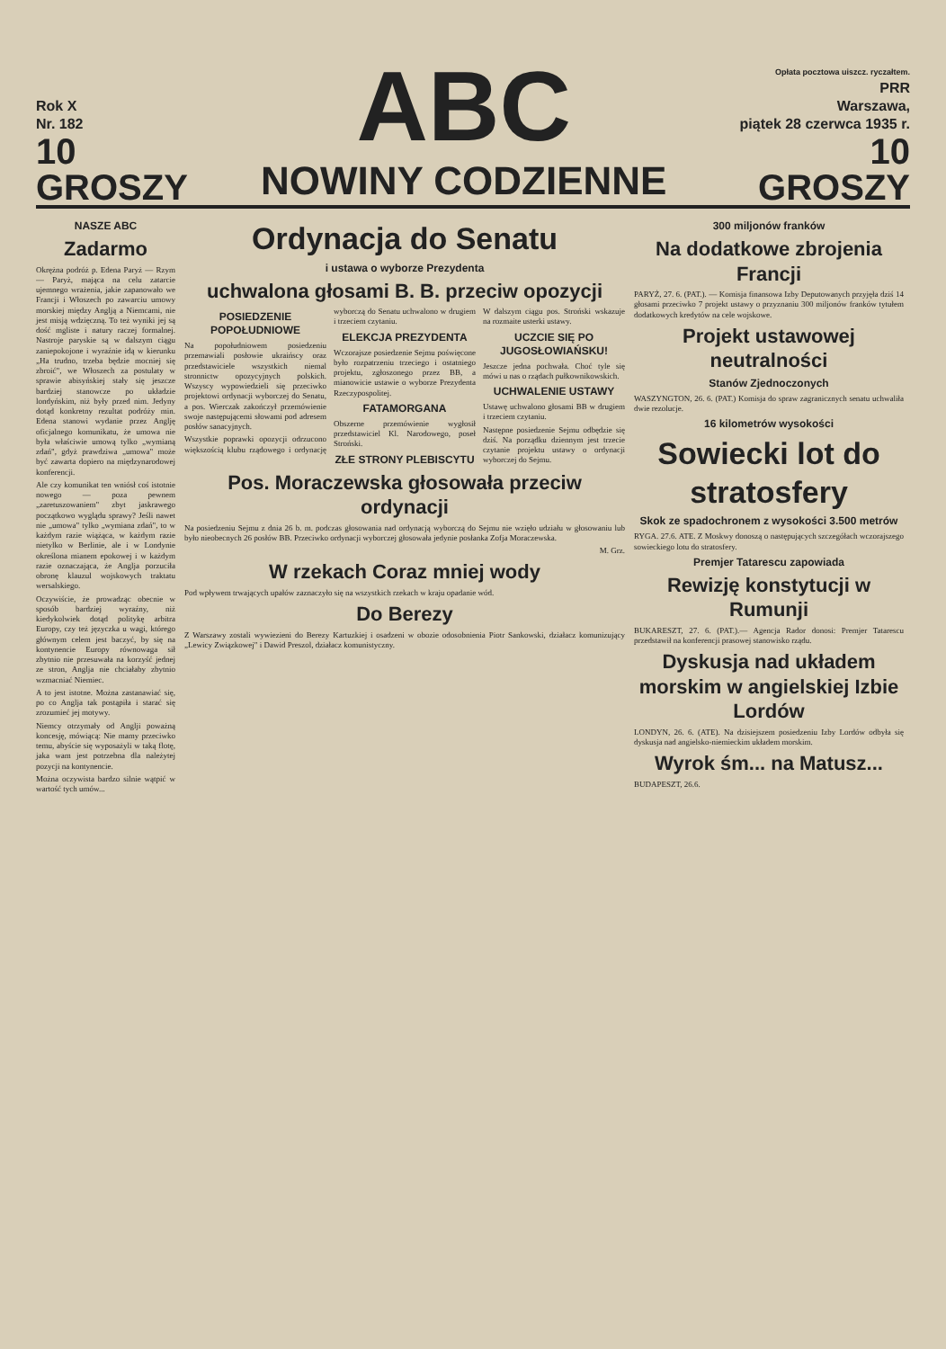Rok X
Nr. 182
10
GROSZY
ABC
NOWINY CODZIENNE
Opłata pocztowa uiszcz. ryczałtem.
PRR
Warszawa,
piątek 28 czerwca 1935 r.
10
GROSZY
NASZE ABC
Zadarmo
Okrężna podróż p. Edena Paryż — Rzym — Paryż, mająca na celu zatarcie ujemnego wrażenia, jakie zapanowało we Francji i Włoszech po zawarciu umowy morskiej między Anglją a Niemcami, nie jest misją wdzięczną. To też wyniki jej są dość mgliste i natury raczej formalnej. Nastroje paryskie są w dalszym ciągu zaniepokojone i wyraźnie idą w kierunku „Ha trudno, trzeba będzie mocniej się zbroić", we Włoszech za postulaty w sprawie abisyńskiej stały się jeszcze bardziej stanowcze po układzie londyńskim, niż były przed nim. Jedyny dotąd konkretny rezultat podróży min. Edena stanowi wydanie przez Anglję oficjalnego komunikatu, że umowa nie była właściwie umową tylko „wymianą zdań", gdyż prawdziwa „umowa" może być zawarta dopiero na międzynarodowej konferencji.
Ale czy komunikat ten wniósł coś istotnie nowego — poza pewnem „zaretuszowaniem" zbyt jaskrawego początkowo wyglądu sprawy? Jeśli nawet nie „umowa" tylko „wymiana zdań", to w każdym razie wiążąca, w każdym razie nietylko w Berlinie, ale i w Londynie określona mianem epokowej i w każdym razie oznaczająca, że Anglja porzuciła obronę klauzul wojskowych traktatu wersalskiego.
Oczywiście, że prowadząc obecnie w sposób bardziej wyraźny, niż kiedykolwiek dotąd politykę arbitra Europy, czy też języczka u wagi, którego głównym celem jest baczyć, by się na kontynencie Europy równowaga sił zbytnio nie przesuwała na korzyść jednej ze stron, Anglja nie chciałaby zbytnio wzmacniać Niemiec.
A to jest istotne. Można zastanawiać się, po co Anglja tak postąpiła i starać się zrozumieć jej motywy.
Niemcy otrzymały od Anglji poważną koncesję, mówiącą: Nie mamy przeciwko temu, abyście się wyposażyli w taką flotę, jaka wam jest potrzebna dla należytej pozycji na kontynencie.
Można oczywista bardzo silnie wątpić w wartość tych umów...
Ordynacja do Senatu
i ustawa o wyborze Prezydenta
uchwalona głosami B. B. przeciw opozycji
POSIEDZENIE POPOŁUDNIOWE
Na popołudniowem posiedzeniu przemawiali posłowie ukraińscy oraz przedstawiciele wszystkich niemal stronnictw opozycyjnych polskich. Wszyscy wypowiedzieli się przeciwko projektowi ordynacji wyborczej do Senatu, a pos. Wierczak zakończył przemówienie swoje następującemi słowami pod adresem posłów sanacyjnych.
Wszystkie poprawki opozycji odrzucono większością klubu rządowego i ordynację wyborczą do Senatu uchwalono w drugiem i trzeciem czytaniu.
ELEKCJA PREZYDENTA
Wczorajsze posiedzenie Sejmu poświęcone było rozpatrzeniu trzeciego i ostatniego projektu, zgłoszonego przez BB, a mianowicie ustawie o wyborze Prezydenta Rzeczypospolitej.
FATAMORGANA
Obszerne przemówienie wygłosił przedstawiciel Kl. Narodowego, poseł Stroński.
ZŁE STRONY PLEBISCYTU
W dalszym ciągu pos. Stroński wskazuje na rozmaite usterki ustawy.
UCZCIE SIĘ PO JUGOSŁOWIAŃSKU!
Jeszcze jedna pochwała. Choć tyle się mówi u nas o rządach pułkownikowskich.
UCHWALENIE USTAWY
Ustawę uchwalono głosami BB w drugiem i trzeciem czytaniu.
Następne posiedzenie Sejmu odbędzie się dziś. Na porządku dziennym jest trzecie czytanie projektu ustawy o ordynacji wyborczej do Sejmu.
Pos. Moraczewska głosowała przeciw ordynacji
Na posiedzeniu Sejmu z dnia 26 b. m. podczas głosowania nad ordynacją wyborczą do Sejmu nie wzięło udziału w głosowaniu lub było nieobecnych 26 posłów BB. Przeciwko ordynacji wyborczej głosowała jedynie posłanka Zofja Moraczewska.
M. Grz.
W rzekach Coraz mniej wody
Pod wpływem trwających upałów zaznaczyło się na wszystkich rzekach w kraju opadanie wód.
Do Berezy
Z Warszawy zostali wywiezieni do Berezy Kartuzkiej i osadzeni w obozie odosobnienia Piotr Sankowski, działacz komunizujący „Lewicy Związkowej" i Dawid Preszol, działacz komunistyczny.
300 miljonów franków
Na dodatkowe zbrojenia Francji
PARYŻ, 27. 6. (PAT.). — Komisja finansowa Izby Deputowanych przyjęła dziś 14 głosami przeciwko 7 projekt ustawy o przyznaniu 300 miljonów franków tytułem dodatkowych kredytów na cele wojskowe.
Projekt ustawowej neutralności
Stanów Zjednoczonych
WASZYNGTON, 26. 6. (PAT.) Komisja do spraw zagranicznych senatu uchwaliła dwie rezolucje.
16 kilometrów wysokości
Sowiecki lot do stratosfery
Skok ze spadochronem z wysokości 3.500 metrów
RYGA. 27.6. ATE. Z Moskwy donoszą o następujących szczegółach wczorajszego sowieckiego lotu do stratosfery.
Premjer Tatarescu zapowiada
Rewizję konstytucji w Rumunji
BUKARESZT, 27. 6. (PAT.).— Agencja Rador donosi: Premjer Tatarescu przedstawił na konferencji prasowej stanowisko rządu.
Dyskusja nad układem morskim w angielskiej Izbie Lordów
LONDYN, 26. 6. (ATE). Na dzisiejszem posiedzeniu Izby Lordów odbyła się dyskusja nad angielsko-niemieckim układem morskim.
Wyrok śm... na Matusz...
BUDAPESZT, 26.6.